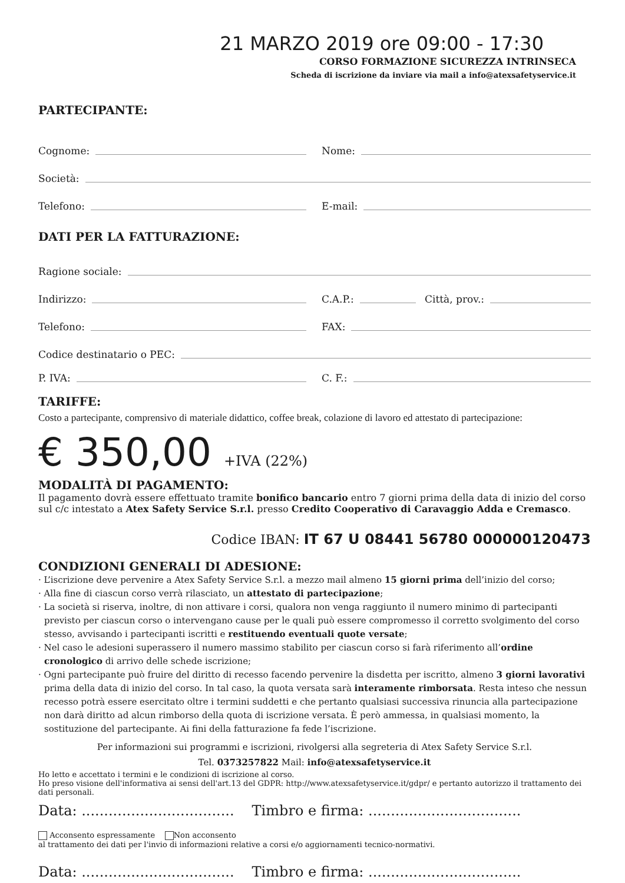21 MARZO 2019 ore 09:00 - 17:30
CORSO FORMAZIONE SICUREZZA INTRINSECA
Scheda di iscrizione da inviare via mail a info@atexsafetyservice.it
PARTECIPANTE:
Cognome:
Nome:
Società:
Telefono:
E-mail:
DATI PER LA FATTURAZIONE:
Ragione sociale:
Indirizzo:
C.A.P.:
Città, prov.:
Telefono:
FAX:
Codice destinatario o PEC:
P. IVA:
C. F.:
TARIFFE:
Costo a partecipante, comprensivo di materiale didattico, coffee break, colazione di lavoro ed attestato di partecipazione:
€ 350,00 +IVA (22%)
MODALITÀ DI PAGAMENTO:
Il pagamento dovrà essere effettuato tramite bonifico bancario entro 7 giorni prima della data di inizio del corso sul c/c intestato a Atex Safety Service S.r.l. presso Credito Cooperativo di Caravaggio Adda e Cremasco.
Codice IBAN: IT 67 U 08441 56780 000000120473
CONDIZIONI GENERALI DI ADESIONE:
· L’iscrizione deve pervenire a Atex Safety Service S.r.l. a mezzo mail almeno 15 giorni prima dell’inizio del corso;
· Alla fine di ciascun corso verrà rilasciato, un attestato di partecipazione;
· La società si riserva, inoltre, di non attivare i corsi, qualora non venga raggiunto il numero minimo di partecipanti previsto per ciascun corso o intervengano cause per le quali può essere compromesso il corretto svolgimento del corso stesso, avvisando i partecipanti iscritti e restituendo eventuali quote versate;
· Nel caso le adesioni superassero il numero massimo stabilito per ciascun corso si farà riferimento all’ordine cronologico di arrivo delle schede iscrizione;
· Ogni partecipante può fruire del diritto di recesso facendo pervenire la disdetta per iscritto, almeno 3 giorni lavorativi prima della data di inizio del corso. In tal caso, la quota versata sarà interamente rimborsata. Resta inteso che nessun recesso potrà essere esercitato oltre i termini suddetti e che pertanto qualsiasi successiva rinuncia alla partecipazione non darà diritto ad alcun rimborso della quota di iscrizione versata. È però ammessa, in qualsiasi momento, la sostituzione del partecipante. Ai fini della fatturazione fa fede l’iscrizione.
Per informazioni sui programmi e iscrizioni, rivolgersi alla segreteria di Atex Safety Service S.r.l.
Tel. 0373257822 Mail: info@atexsafetyservice.it
Ho letto e accettato i termini e le condizioni di iscrizione al corso.
Ho preso visione dell'informativa ai sensi dell'art.13 del GDPR: http://www.atexsafetyservice.it/gdpr/ e pertanto autorizzo il trattamento dei dati personali.
Data: .................................. Timbro e firma: ..................................
Acconsento espressamente Non acconsento
al trattamento dei dati per l'invio di informazioni relative a corsi e/o aggiornamenti tecnico-normativi.
Data: .................................. Timbro e firma: ..................................